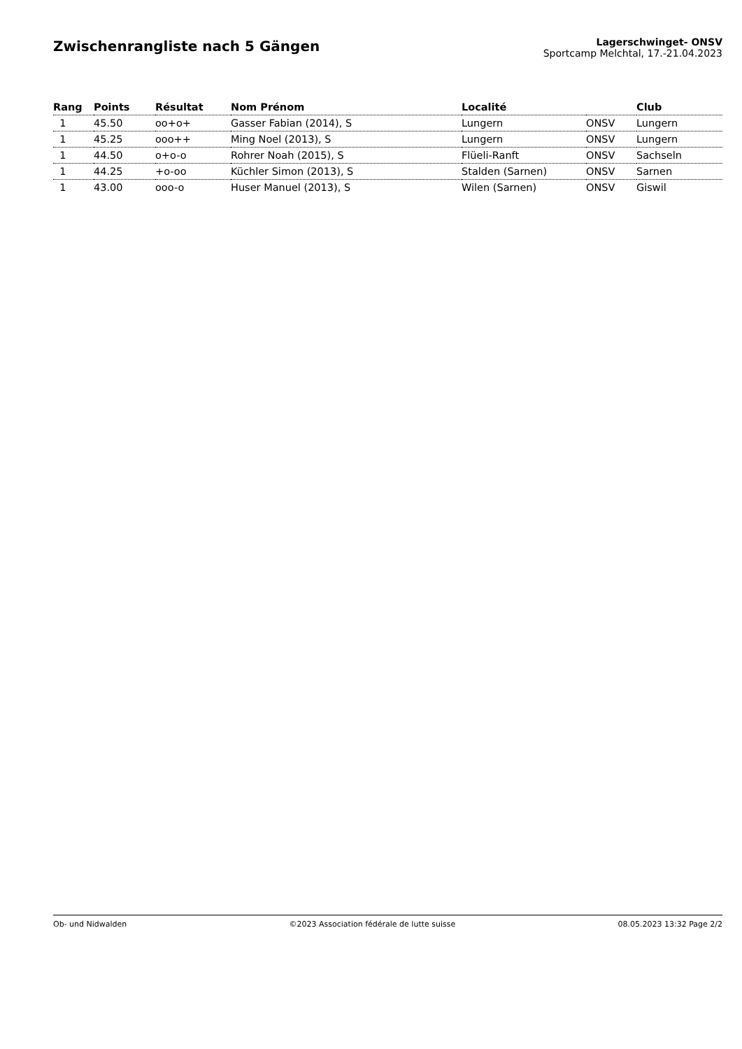Zwischenrangliste nach 5 Gängen
Lagerschwinget- ONSV
Sportcamp Melchtal, 17.-21.04.2023
| Rang | Points | Résultat | Nom Prénom | Localité | | Club |
| --- | --- | --- | --- | --- | --- | --- |
| 1 | 45.50 | oo+o+ | Gasser Fabian (2014), S | Lungern | ONSV | Lungern |
| 1 | 45.25 | ooo++ | Ming Noel (2013), S | Lungern | ONSV | Lungern |
| 1 | 44.50 | o+o-o | Rohrer Noah (2015), S | Flüeli-Ranft | ONSV | Sachseln |
| 1 | 44.25 | +o-oo | Küchler Simon (2013), S | Stalden (Sarnen) | ONSV | Sarnen |
| 1 | 43.00 | ooo-o | Huser Manuel (2013), S | Wilen (Sarnen) | ONSV | Giswil |
Ob- und Nidwalden ©2023 Association fédérale de lutte suisse 08.05.2023 13:32 Page 2/2